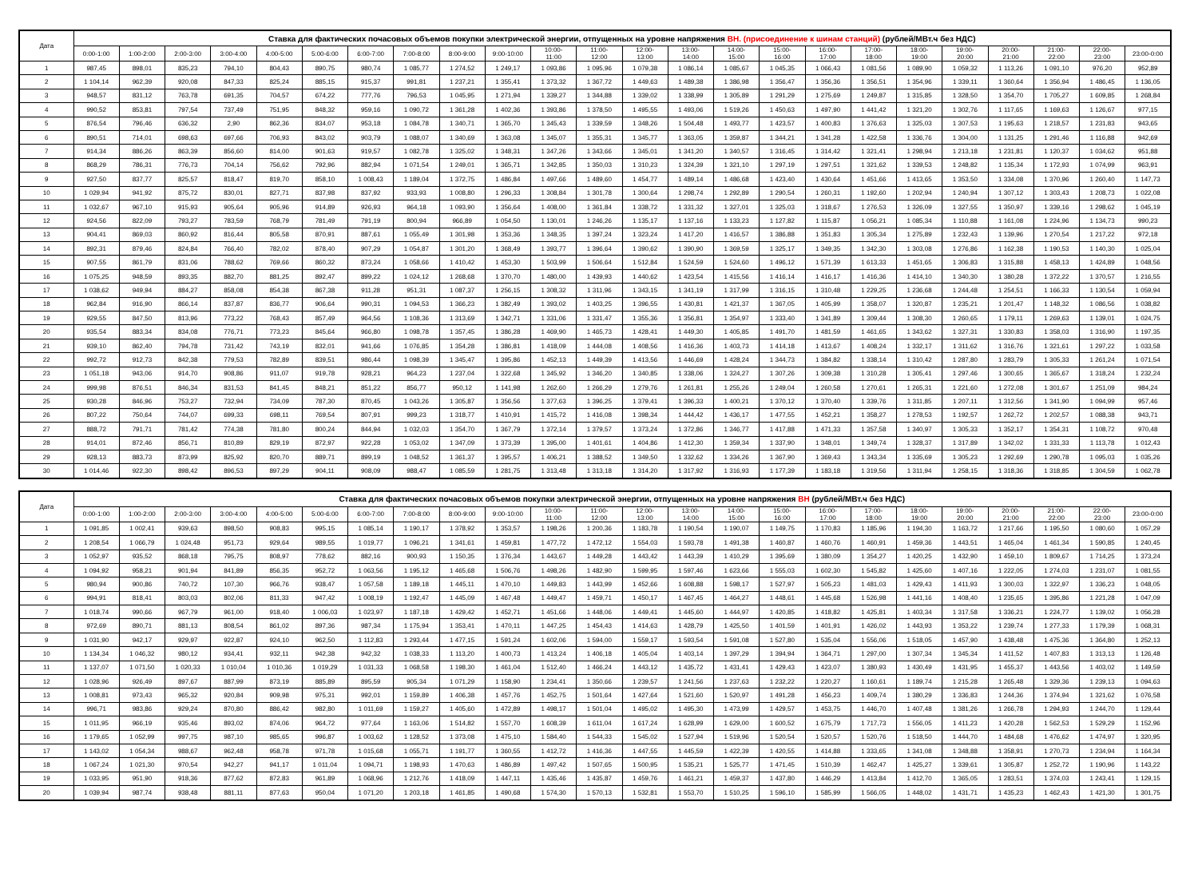| Дата | Ставка для фактических почасовых объемов покупки электрической энергии, отпущенных на уровне напряжения ВН. (присоединение к шинам станций) (рублей/МВт.ч без НДС) | | | | | | | | | | | | | | | | | | | | | | | |
| --- | --- | --- | --- | --- | --- | --- | --- | --- | --- | --- | --- | --- | --- | --- | --- | --- | --- | --- | --- | --- | --- | --- | --- | --- |
| | 0:00-1:00 | 1:00-2:00 | 2:00-3:00 | 3:00-4:00 | 4:00-5:00 | 5:00-6:00 | 6:00-7:00 | 7:00-8:00 | 8:00-9:00 | 9:00-10:00 | 10:00- 11:00 | 11:00- 12:00 | 12:00- 13:00 | 13:00- 14:00 | 14:00- 15:00 | 15:00- 16:00 | 16:00- 17:00 | 17:00- 18:00 | 18:00- 19:00 | 19:00- 20:00 | 20:00- 21:00 | 21:00- 22:00 | 22:00- 23:00 | 23:00-0:00 |
| 1 | 987,45 | 898,01 | 835,23 | 794,10 | 804,43 | 890,75 | 980,74 | 1 085,77 | 1 274,52 | 1 249,17 | 1 093,86 | 1 095,96 | 1 079,38 | 1 086,14 | 1 085,67 | 1 045,35 | 1 066,43 | 1 081,56 | 1 089,90 | 1 059,32 | 1 113,26 | 1 091,10 | 976,20 | 952,89 |
| 2 | 1 104,14 | 962,39 | 920,08 | 847,33 | 825,24 | 885,15 | 915,37 | 991,81 | 1 237,21 | 1 355,41 | 1 373,32 | 1 367,72 | 1 449,63 | 1 489,38 | 1 386,98 | 1 356,47 | 1 356,36 | 1 356,51 | 1 354,96 | 1 339,11 | 1 360,64 | 1 356,94 | 1 486,45 | 1 136,05 |
| 3 | 948,57 | 831,12 | 763,78 | 691,35 | 704,57 | 674,22 | 777,76 | 796,53 | 1 045,95 | 1 271,94 | 1 339,27 | 1 344,88 | 1 339,02 | 1 338,99 | 1 305,89 | 1 291,29 | 1 275,69 | 1 249,87 | 1 315,85 | 1 328,50 | 1 354,70 | 1 705,27 | 1 609,85 | 1 268,84 |
| 4 | 990,52 | 853,81 | 797,54 | 737,49 | 751,95 | 848,32 | 959,16 | 1 090,72 | 1 361,28 | 1 402,36 | 1 393,86 | 1 378,50 | 1 495,55 | 1 493,06 | 1 519,26 | 1 450,63 | 1 497,90 | 1 441,42 | 1 321,20 | 1 302,76 | 1 117,65 | 1 169,63 | 1 126,67 | 977,15 |
| 5 | 876,54 | 796,46 | 636,32 | 2,90 | 862,36 | 834,07 | 953,18 | 1 084,78 | 1 340,71 | 1 365,70 | 1 345,43 | 1 339,59 | 1 348,26 | 1 504,48 | 1 493,77 | 1 423,57 | 1 400,83 | 1 376,63 | 1 325,03 | 1 307,53 | 1 195,63 | 1 218,57 | 1 231,83 | 943,65 |
| 6 | 890,51 | 714,01 | 698,63 | 697,66 | 706,93 | 843,02 | 903,79 | 1 088,07 | 1 340,69 | 1 363,08 | 1 345,07 | 1 355,31 | 1 345,77 | 1 363,05 | 1 359,87 | 1 344,21 | 1 341,28 | 1 422,58 | 1 336,76 | 1 304,00 | 1 131,25 | 1 291,46 | 1 116,88 | 942,69 |
| 7 | 914,34 | 886,26 | 863,39 | 856,60 | 814,00 | 901,63 | 919,57 | 1 082,78 | 1 325,02 | 1 348,31 | 1 347,26 | 1 343,66 | 1 345,01 | 1 341,20 | 1 340,57 | 1 316,45 | 1 314,42 | 1 321,41 | 1 298,94 | 1 213,18 | 1 231,81 | 1 120,37 | 1 034,62 | 951,88 |
| 8 | 868,29 | 786,31 | 776,73 | 704,14 | 756,62 | 792,96 | 882,94 | 1 071,54 | 1 249,01 | 1 365,71 | 1 342,85 | 1 350,03 | 1 310,23 | 1 324,39 | 1 321,10 | 1 297,19 | 1 297,51 | 1 321,62 | 1 339,53 | 1 248,82 | 1 135,34 | 1 172,93 | 1 074,99 | 963,91 |
| 9 | 927,50 | 837,77 | 825,57 | 818,47 | 819,70 | 858,10 | 1 008,43 | 1 189,04 | 1 372,75 | 1 486,84 | 1 497,66 | 1 489,60 | 1 454,77 | 1 489,14 | 1 486,68 | 1 423,40 | 1 430,64 | 1 451,66 | 1 413,65 | 1 353,50 | 1 334,08 | 1 370,96 | 1 260,40 | 1 147,73 |
| 10 | 1 029,94 | 941,92 | 875,72 | 830,01 | 827,71 | 837,98 | 837,92 | 933,93 | 1 008,80 | 1 296,33 | 1 308,84 | 1 301,78 | 1 300,64 | 1 298,74 | 1 292,89 | 1 290,54 | 1 260,31 | 1 192,60 | 1 202,94 | 1 240,94 | 1 307,12 | 1 303,43 | 1 208,73 | 1 022,08 |
| 11 | 1 032,67 | 967,10 | 915,93 | 905,64 | 905,96 | 914,89 | 926,93 | 964,18 | 1 093,90 | 1 356,64 | 1 408,00 | 1 361,84 | 1 338,72 | 1 331,32 | 1 327,01 | 1 325,03 | 1 318,67 | 1 276,53 | 1 326,09 | 1 327,55 | 1 350,97 | 1 339,16 | 1 298,62 | 1 045,19 |
| 12 | 924,56 | 822,09 | 793,27 | 783,59 | 768,79 | 781,49 | 791,19 | 800,94 | 966,89 | 1 054,50 | 1 130,01 | 1 246,26 | 1 135,17 | 1 137,16 | 1 133,23 | 1 127,82 | 1 115,87 | 1 056,21 | 1 085,34 | 1 110,88 | 1 161,08 | 1 224,96 | 1 134,73 | 990,23 |
| 13 | 904,41 | 869,03 | 860,92 | 816,44 | 805,58 | 870,91 | 887,61 | 1 055,49 | 1 301,98 | 1 353,36 | 1 348,35 | 1 397,24 | 1 323,24 | 1 417,20 | 1 416,57 | 1 386,88 | 1 351,83 | 1 305,34 | 1 275,89 | 1 232,43 | 1 139,96 | 1 270,54 | 1 217,22 | 972,18 |
| 14 | 892,31 | 879,46 | 824,84 | 766,40 | 782,02 | 878,40 | 907,29 | 1 054,87 | 1 301,20 | 1 368,49 | 1 393,77 | 1 396,64 | 1 390,62 | 1 390,90 | 1 369,59 | 1 325,17 | 1 349,35 | 1 342,30 | 1 303,08 | 1 276,86 | 1 162,38 | 1 190,53 | 1 140,30 | 1 025,04 |
| 15 | 907,55 | 861,79 | 831,06 | 788,62 | 769,66 | 860,32 | 873,24 | 1 058,66 | 1 410,42 | 1 453,30 | 1 503,99 | 1 506,64 | 1 512,84 | 1 524,59 | 1 524,60 | 1 496,12 | 1 571,39 | 1 613,33 | 1 451,65 | 1 306,83 | 1 315,88 | 1 458,13 | 1 424,89 | 1 048,56 |
| 16 | 1 075,25 | 948,59 | 893,35 | 882,70 | 881,25 | 892,47 | 899,22 | 1 024,12 | 1 268,68 | 1 370,70 | 1 480,00 | 1 439,93 | 1 440,62 | 1 423,54 | 1 415,56 | 1 416,14 | 1 416,17 | 1 416,36 | 1 414,10 | 1 340,30 | 1 380,28 | 1 372,22 | 1 370,57 | 1 216,55 |
| 17 | 1 038,62 | 949,94 | 884,27 | 858,08 | 854,38 | 867,38 | 911,28 | 951,31 | 1 087,37 | 1 256,15 | 1 308,32 | 1 311,96 | 1 343,15 | 1 341,19 | 1 317,99 | 1 316,15 | 1 310,48 | 1 229,25 | 1 236,68 | 1 244,48 | 1 254,51 | 1 166,33 | 1 130,54 | 1 059,94 |
| 18 | 962,84 | 916,90 | 866,14 | 837,87 | 836,77 | 906,64 | 990,31 | 1 094,53 | 1 366,23 | 1 382,49 | 1 393,02 | 1 403,25 | 1 396,55 | 1 430,81 | 1 421,37 | 1 367,05 | 1 405,99 | 1 358,07 | 1 320,87 | 1 235,21 | 1 201,47 | 1 148,32 | 1 086,56 | 1 038,82 |
| 19 | 929,55 | 847,50 | 813,96 | 773,22 | 768,43 | 857,49 | 964,56 | 1 108,36 | 1 313,69 | 1 342,71 | 1 331,06 | 1 331,47 | 1 355,36 | 1 356,81 | 1 354,97 | 1 333,40 | 1 341,89 | 1 309,44 | 1 308,30 | 1 260,65 | 1 179,11 | 1 269,63 | 1 139,01 | 1 024,75 |
| 20 | 935,54 | 883,34 | 834,08 | 776,71 | 773,23 | 845,64 | 966,80 | 1 098,78 | 1 357,45 | 1 386,28 | 1 469,90 | 1 465,73 | 1 428,41 | 1 449,30 | 1 405,85 | 1 491,70 | 1 481,59 | 1 461,65 | 1 343,62 | 1 327,31 | 1 330,83 | 1 358,03 | 1 316,90 | 1 197,35 |
| 21 | 939,10 | 862,40 | 794,78 | 731,42 | 743,19 | 832,01 | 941,66 | 1 076,85 | 1 354,28 | 1 386,81 | 1 418,09 | 1 444,08 | 1 408,56 | 1 416,36 | 1 403,73 | 1 414,18 | 1 413,67 | 1 408,24 | 1 332,17 | 1 311,62 | 1 316,76 | 1 321,61 | 1 297,22 | 1 033,58 |
| 22 | 992,72 | 912,73 | 842,38 | 779,53 | 782,89 | 839,51 | 986,44 | 1 098,39 | 1 345,47 | 1 395,86 | 1 452,13 | 1 449,39 | 1 413,56 | 1 446,69 | 1 428,24 | 1 344,73 | 1 384,82 | 1 338,14 | 1 310,42 | 1 287,80 | 1 283,79 | 1 305,33 | 1 261,24 | 1 071,54 |
| 23 | 1 051,18 | 943,06 | 914,70 | 908,86 | 911,07 | 919,78 | 928,21 | 964,23 | 1 237,04 | 1 322,68 | 1 345,92 | 1 346,20 | 1 340,85 | 1 338,06 | 1 324,27 | 1 307,26 | 1 309,38 | 1 310,28 | 1 305,41 | 1 297,46 | 1 300,65 | 1 365,67 | 1 318,24 | 1 232,24 |
| 24 | 999,98 | 876,51 | 846,34 | 831,53 | 841,45 | 848,21 | 851,22 | 856,77 | 950,12 | 1 141,98 | 1 262,60 | 1 266,29 | 1 279,76 | 1 261,81 | 1 255,26 | 1 249,04 | 1 260,58 | 1 270,61 | 1 265,31 | 1 221,60 | 1 272,08 | 1 301,67 | 1 251,09 | 984,24 |
| 25 | 930,28 | 846,96 | 753,27 | 732,94 | 734,09 | 787,30 | 870,45 | 1 043,26 | 1 305,87 | 1 356,56 | 1 377,63 | 1 396,25 | 1 379,41 | 1 396,33 | 1 400,21 | 1 370,12 | 1 370,40 | 1 339,76 | 1 311,85 | 1 207,11 | 1 312,56 | 1 341,90 | 1 094,99 | 957,46 |
| 26 | 807,22 | 750,64 | 744,07 | 699,33 | 698,11 | 769,54 | 807,91 | 999,23 | 1 318,77 | 1 410,91 | 1 415,72 | 1 416,08 | 1 398,34 | 1 444,42 | 1 436,17 | 1 477,55 | 1 452,21 | 1 358,27 | 1 278,53 | 1 192,57 | 1 262,72 | 1 202,57 | 1 088,38 | 943,71 |
| 27 | 888,72 | 791,71 | 781,42 | 774,38 | 781,80 | 800,24 | 844,94 | 1 032,03 | 1 354,70 | 1 367,79 | 1 372,14 | 1 379,57 | 1 373,24 | 1 372,86 | 1 346,77 | 1 417,88 | 1 471,33 | 1 357,58 | 1 340,97 | 1 305,33 | 1 352,17 | 1 354,31 | 1 108,72 | 970,48 |
| 28 | 914,01 | 872,46 | 856,71 | 810,89 | 829,19 | 872,97 | 922,28 | 1 053,02 | 1 347,09 | 1 373,39 | 1 395,00 | 1 401,61 | 1 404,86 | 1 412,30 | 1 359,34 | 1 337,90 | 1 348,01 | 1 349,74 | 1 328,37 | 1 317,89 | 1 342,02 | 1 331,33 | 1 113,78 | 1 012,43 |
| 29 | 928,13 | 883,73 | 873,99 | 825,92 | 820,70 | 889,71 | 899,19 | 1 048,52 | 1 361,37 | 1 395,57 | 1 406,21 | 1 388,52 | 1 349,50 | 1 332,62 | 1 334,26 | 1 367,90 | 1 369,43 | 1 343,34 | 1 335,69 | 1 305,23 | 1 292,69 | 1 290,78 | 1 095,03 | 1 035,26 |
| 30 | 1 014,46 | 922,30 | 898,42 | 896,53 | 897,29 | 904,11 | 908,09 | 988,47 | 1 085,59 | 1 281,75 | 1 313,48 | 1 313,18 | 1 314,20 | 1 317,92 | 1 316,93 | 1 177,39 | 1 183,18 | 1 319,56 | 1 311,94 | 1 258,15 | 1 318,36 | 1 318,85 | 1 304,59 | 1 062,78 |
| Дата | Ставка для фактических почасовых объемов покупки электрической энергии, отпущенных на уровне напряжения ВН (рублей/МВт.ч без НДС) | | | | | | | | | | | | | | | | | | | | | | | |
| --- | --- | --- | --- | --- | --- | --- | --- | --- | --- | --- | --- | --- | --- | --- | --- | --- | --- | --- | --- | --- | --- | --- | --- | --- |
| | 0:00-1:00 | 1:00-2:00 | 2:00-3:00 | 3:00-4:00 | 4:00-5:00 | 5:00-6:00 | 6:00-7:00 | 7:00-8:00 | 8:00-9:00 | 9:00-10:00 | 10:00- 11:00 | 11:00- 12:00 | 12:00- 13:00 | 13:00- 14:00 | 14:00- 15:00 | 15:00- 16:00 | 16:00- 17:00 | 17:00- 18:00 | 18:00- 19:00 | 19:00- 20:00 | 20:00- 21:00 | 21:00- 22:00 | 22:00- 23:00 | 23:00-0:00 |
| 1 | 1 091,85 | 1 002,41 | 939,63 | 898,50 | 908,83 | 995,15 | 1 085,14 | 1 190,17 | 1 378,92 | 1 353,57 | 1 198,26 | 1 200,36 | 1 183,78 | 1 190,54 | 1 190,07 | 1 149,75 | 1 170,83 | 1 185,96 | 1 194,30 | 1 163,72 | 1 217,66 | 1 195,50 | 1 080,60 | 1 057,29 |
| 2 | 1 208,54 | 1 066,79 | 1 024,48 | 951,73 | 929,64 | 989,55 | 1 019,77 | 1 096,21 | 1 341,61 | 1 459,81 | 1 477,72 | 1 472,12 | 1 554,03 | 1 593,78 | 1 491,38 | 1 460,87 | 1 460,76 | 1 460,91 | 1 459,36 | 1 443,51 | 1 465,04 | 1 461,34 | 1 590,85 | 1 240,45 |
| 3 | 1 052,97 | 935,52 | 868,18 | 795,75 | 808,97 | 778,62 | 882,16 | 900,93 | 1 150,35 | 1 376,34 | 1 443,67 | 1 449,28 | 1 443,42 | 1 443,39 | 1 410,29 | 1 395,69 | 1 380,09 | 1 354,27 | 1 420,25 | 1 432,90 | 1 459,10 | 1 809,67 | 1 714,25 | 1 373,24 |
| 4 | 1 094,92 | 958,21 | 901,94 | 841,89 | 856,35 | 952,72 | 1 063,56 | 1 195,12 | 1 465,68 | 1 506,76 | 1 498,26 | 1 482,90 | 1 599,95 | 1 597,46 | 1 623,66 | 1 555,03 | 1 602,30 | 1 545,82 | 1 425,60 | 1 407,16 | 1 222,05 | 1 274,03 | 1 231,07 | 1 081,55 |
| 5 | 980,94 | 900,86 | 740,72 | 107,30 | 966,76 | 938,47 | 1 057,58 | 1 189,18 | 1 445,11 | 1 470,10 | 1 449,83 | 1 443,99 | 1 452,66 | 1 608,88 | 1 598,17 | 1 527,97 | 1 505,23 | 1 481,03 | 1 429,43 | 1 411,93 | 1 300,03 | 1 322,97 | 1 336,23 | 1 048,05 |
| 6 | 994,91 | 818,41 | 803,03 | 802,06 | 811,33 | 947,42 | 1 008,19 | 1 192,47 | 1 445,09 | 1 467,48 | 1 449,47 | 1 459,71 | 1 450,17 | 1 467,45 | 1 464,27 | 1 448,61 | 1 445,68 | 1 526,98 | 1 441,16 | 1 408,40 | 1 235,65 | 1 395,86 | 1 221,28 | 1 047,09 |
| 7 | 1 018,74 | 990,66 | 967,79 | 961,00 | 918,40 | 1 006,03 | 1 023,97 | 1 187,18 | 1 429,42 | 1 452,71 | 1 451,66 | 1 448,06 | 1 449,41 | 1 445,60 | 1 444,97 | 1 420,85 | 1 418,82 | 1 425,81 | 1 403,34 | 1 317,58 | 1 336,21 | 1 224,77 | 1 139,02 | 1 056,28 |
| 8 | 972,69 | 890,71 | 881,13 | 808,54 | 861,02 | 897,36 | 987,34 | 1 175,94 | 1 353,41 | 1 470,11 | 1 447,25 | 1 454,43 | 1 414,63 | 1 428,79 | 1 425,50 | 1 401,59 | 1 401,91 | 1 426,02 | 1 443,93 | 1 353,22 | 1 239,74 | 1 277,33 | 1 179,39 | 1 068,31 |
| 9 | 1 031,90 | 942,17 | 929,97 | 922,87 | 924,10 | 962,50 | 1 112,83 | 1 293,44 | 1 477,15 | 1 591,24 | 1 602,06 | 1 594,00 | 1 559,17 | 1 593,54 | 1 591,08 | 1 527,80 | 1 535,04 | 1 556,06 | 1 518,05 | 1 457,90 | 1 438,48 | 1 475,36 | 1 364,80 | 1 252,13 |
| 10 | 1 134,34 | 1 046,32 | 980,12 | 934,41 | 932,11 | 942,38 | 942,32 | 1 038,33 | 1 113,20 | 1 400,73 | 1 413,24 | 1 406,18 | 1 405,04 | 1 403,14 | 1 397,29 | 1 394,94 | 1 364,71 | 1 297,00 | 1 307,34 | 1 345,34 | 1 411,52 | 1 407,83 | 1 313,13 | 1 126,48 |
| 11 | 1 137,07 | 1 071,50 | 1 020,33 | 1 010,04 | 1 010,36 | 1 019,29 | 1 031,33 | 1 068,58 | 1 198,30 | 1 461,04 | 1 512,40 | 1 466,24 | 1 443,12 | 1 435,72 | 1 431,41 | 1 429,43 | 1 423,07 | 1 380,93 | 1 430,49 | 1 431,95 | 1 455,37 | 1 443,56 | 1 403,02 | 1 149,59 |
| 12 | 1 028,96 | 926,49 | 897,67 | 887,99 | 873,19 | 885,89 | 895,59 | 905,34 | 1 071,29 | 1 158,90 | 1 234,41 | 1 350,66 | 1 239,57 | 1 241,56 | 1 237,63 | 1 232,22 | 1 220,27 | 1 160,61 | 1 189,74 | 1 215,28 | 1 265,48 | 1 329,36 | 1 239,13 | 1 094,63 |
| 13 | 1 008,81 | 973,43 | 965,32 | 920,84 | 909,98 | 975,31 | 992,01 | 1 159,89 | 1 406,38 | 1 457,76 | 1 452,75 | 1 501,64 | 1 427,64 | 1 521,60 | 1 520,97 | 1 491,28 | 1 456,23 | 1 409,74 | 1 380,29 | 1 336,83 | 1 244,36 | 1 374,94 | 1 321,62 | 1 076,58 |
| 14 | 996,71 | 983,86 | 929,24 | 870,80 | 886,42 | 982,80 | 1 011,69 | 1 159,27 | 1 405,60 | 1 472,89 | 1 498,17 | 1 501,04 | 1 495,02 | 1 495,30 | 1 473,99 | 1 429,57 | 1 453,75 | 1 446,70 | 1 407,48 | 1 381,26 | 1 266,78 | 1 294,93 | 1 244,70 | 1 129,44 |
| 15 | 1 011,95 | 966,19 | 935,46 | 893,02 | 874,06 | 964,72 | 977,64 | 1 163,06 | 1 514,82 | 1 557,70 | 1 608,39 | 1 611,04 | 1 617,24 | 1 628,99 | 1 629,00 | 1 600,52 | 1 675,79 | 1 717,73 | 1 556,05 | 1 411,23 | 1 420,28 | 1 562,53 | 1 529,29 | 1 152,96 |
| 16 | 1 179,65 | 1 052,99 | 997,75 | 987,10 | 985,65 | 996,87 | 1 003,62 | 1 128,52 | 1 373,08 | 1 475,10 | 1 584,40 | 1 544,33 | 1 545,02 | 1 527,94 | 1 519,96 | 1 520,54 | 1 520,57 | 1 520,76 | 1 518,50 | 1 444,70 | 1 484,68 | 1 476,62 | 1 474,97 | 1 320,95 |
| 17 | 1 143,02 | 1 054,34 | 988,67 | 962,48 | 958,78 | 971,78 | 1 015,68 | 1 055,71 | 1 191,77 | 1 360,55 | 1 412,72 | 1 416,36 | 1 447,55 | 1 445,59 | 1 422,39 | 1 420,55 | 1 414,88 | 1 333,65 | 1 341,08 | 1 348,88 | 1 358,91 | 1 270,73 | 1 234,94 | 1 164,34 |
| 18 | 1 067,24 | 1 021,30 | 970,54 | 942,27 | 941,17 | 1 011,04 | 1 094,71 | 1 198,93 | 1 470,63 | 1 486,89 | 1 497,42 | 1 507,65 | 1 500,95 | 1 535,21 | 1 525,77 | 1 471,45 | 1 510,39 | 1 462,47 | 1 425,27 | 1 339,61 | 1 305,87 | 1 252,72 | 1 190,96 | 1 143,22 |
| 19 | 1 033,95 | 951,90 | 918,36 | 877,62 | 872,83 | 961,89 | 1 068,96 | 1 212,76 | 1 418,09 | 1 447,11 | 1 435,46 | 1 435,87 | 1 459,76 | 1 461,21 | 1 459,37 | 1 437,80 | 1 446,29 | 1 413,84 | 1 412,70 | 1 365,05 | 1 283,51 | 1 374,03 | 1 243,41 | 1 129,15 |
| 20 | 1 039,94 | 987,74 | 938,48 | 881,11 | 877,63 | 950,04 | 1 071,20 | 1 203,18 | 1 461,85 | 1 490,68 | 1 574,30 | 1 570,13 | 1 532,81 | 1 553,70 | 1 510,25 | 1 596,10 | 1 585,99 | 1 566,05 | 1 448,02 | 1 431,71 | 1 435,23 | 1 462,43 | 1 421,30 | 1 301,75 |